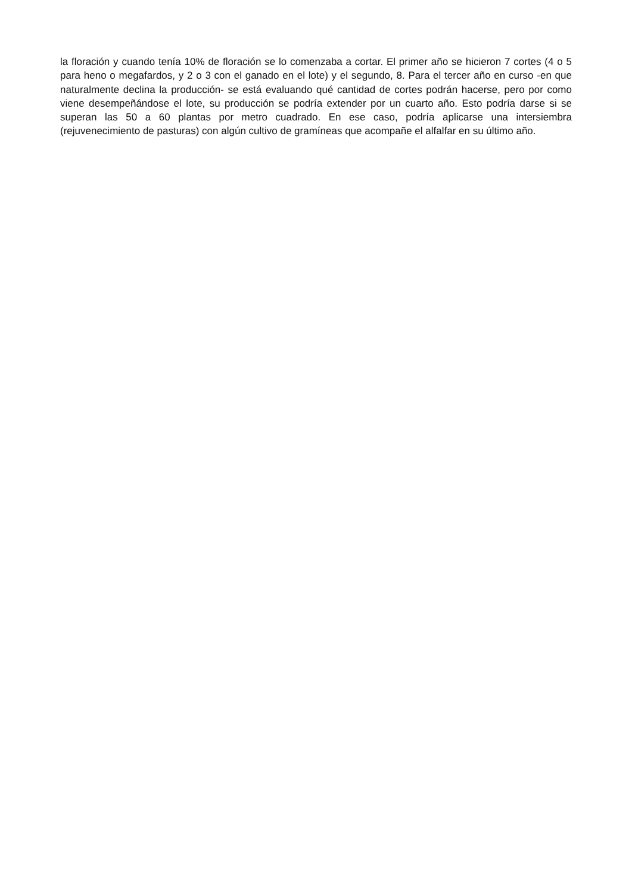la floración y cuando tenía 10% de floración se lo comenzaba a cortar. El primer año se hicieron 7 cortes (4 o 5 para heno o megafardos, y 2 o 3 con el ganado en el lote) y el segundo, 8. Para el tercer año en curso -en que naturalmente declina la producción- se está evaluando qué cantidad de cortes podrán hacerse, pero por como viene desempeñándose el lote, su producción se podría extender por un cuarto año. Esto podría darse si se superan las 50 a 60 plantas por metro cuadrado. En ese caso, podría aplicarse una intersiembra (rejuvenecimiento de pasturas) con algún cultivo de gramíneas que acompañe el alfalfar en su último año.